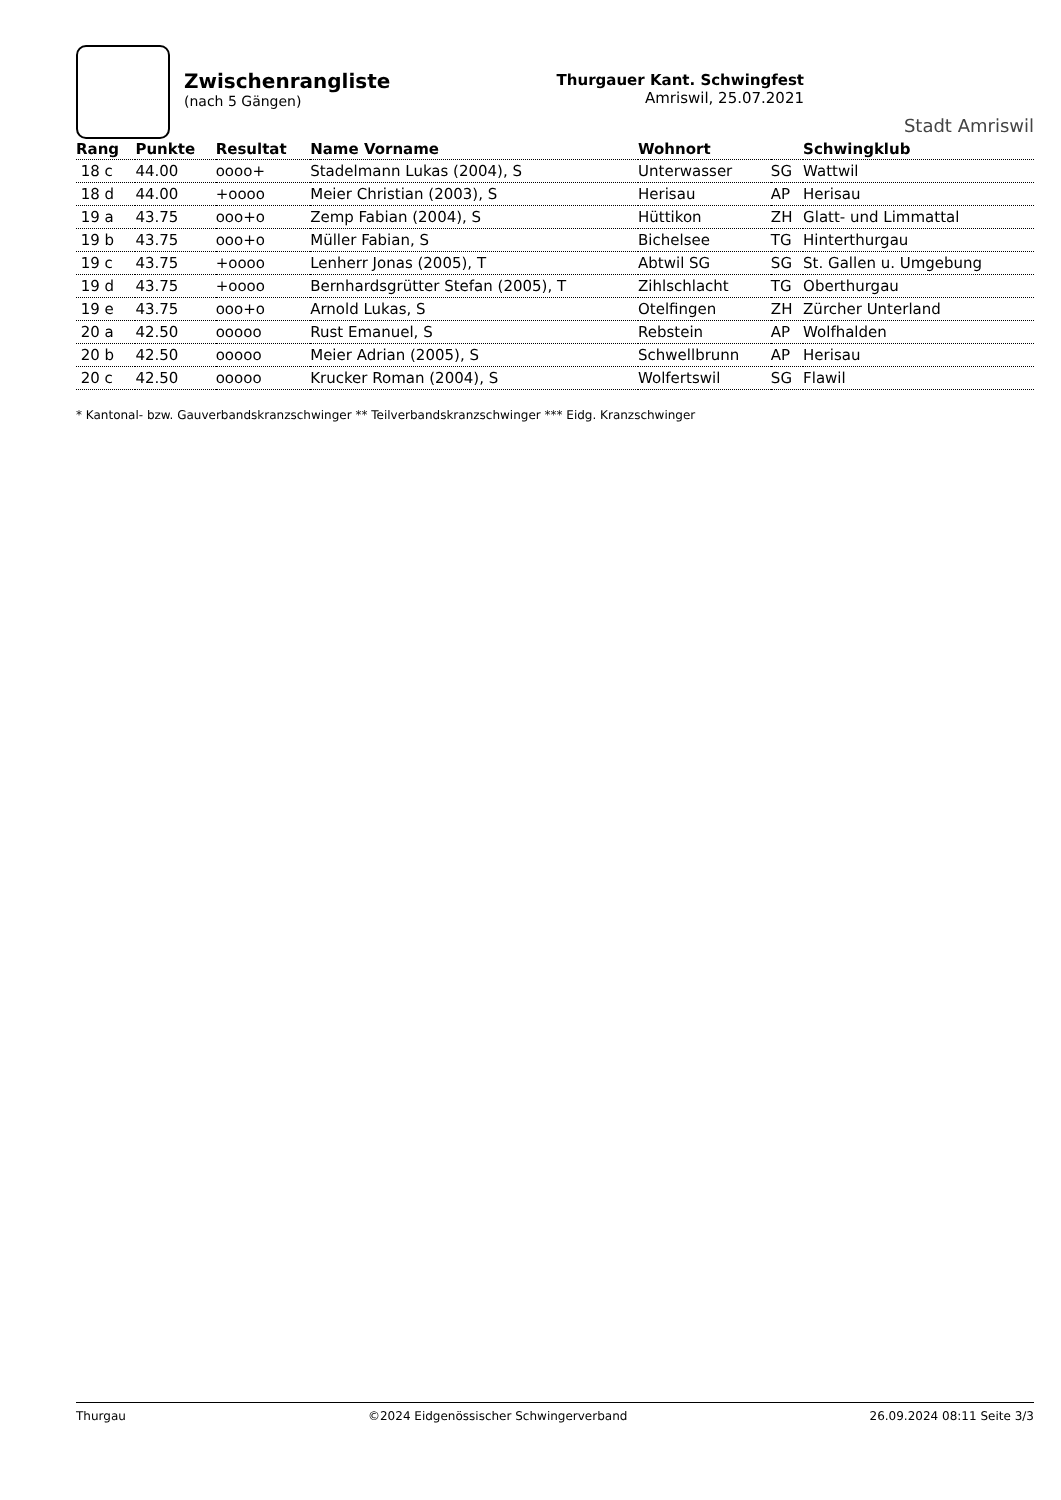Zwischenrangliste
(nach 5 Gängen)
Thurgauer Kant. Schwingfest
Amriswil, 25.07.2021
Stadt Amriswil
| Rang | Punkte | Resultat | Name Vorname | Wohnort | | Schwingklub |
| --- | --- | --- | --- | --- | --- | --- |
| 18 c | 44.00 | oooo+ | Stadelmann Lukas (2004), S | Unterwasser | SG | Wattwil |
| 18 d | 44.00 | +oooo | Meier Christian (2003), S | Herisau | AP | Herisau |
| 19 a | 43.75 | ooo+o | Zemp Fabian (2004), S | Hüttikon | ZH | Glatt- und Limmattal |
| 19 b | 43.75 | ooo+o | Müller Fabian, S | Bichelsee | TG | Hinterthurgau |
| 19 c | 43.75 | +oooo | Lenherr Jonas (2005), T | Abtwil SG | SG | St. Gallen u. Umgebung |
| 19 d | 43.75 | +oooo | Bernhardsgrütter Stefan (2005), T | Zihlschlacht | TG | Oberthurgau |
| 19 e | 43.75 | ooo+o | Arnold Lukas, S | Otelfingen | ZH | Zürcher Unterland |
| 20 a | 42.50 | ooooo | Rust Emanuel, S | Rebstein | AP | Wolfhalden |
| 20 b | 42.50 | ooooo | Meier Adrian (2005), S | Schwellbrunn | AP | Herisau |
| 20 c | 42.50 | ooooo | Krucker Roman (2004), S | Wolfertswil | SG | Flawil |
* Kantonal- bzw. Gauverbandskranzschwinger ** Teilverbandskranzschwinger *** Eidg. Kranzschwinger
Thurgau ©2024 Eidgenössischer Schwingerverband 26.09.2024 08:11 Seite 3/3